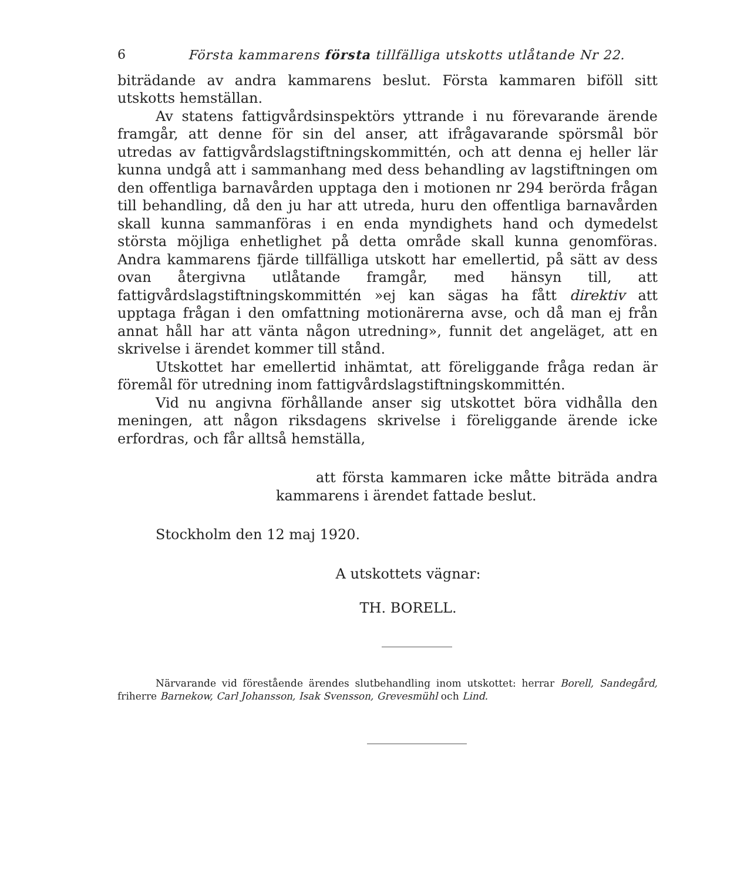6 Första kammarens första tillfälliga utskotts utlåtande Nr 22.
biträdande av andra kammarens beslut. Första kammaren biföll sitt utskotts hemställan.
Av statens fattigvårdsinspektörs yttrande i nu förevarande ärende framgår, att denne för sin del anser, att ifrågavarande spörsmål bör utredas av fattigvårdslagstiftningskommittén, och att denna ej heller lär kunna undgå att i sammanhang med dess behandling av lagstiftningen om den offentliga barnavården upptaga den i motionen nr 294 berörda frågan till behandling, då den ju har att utreda, huru den offentliga barnavården skall kunna sammanföras i en enda myndighets hand och dymedelst största möjliga enhetlighet på detta område skall kunna genomföras. Andra kammarens fjärde tillfälliga utskott har emellertid, på sätt av dess ovan återgivna utlåtande framgår, med hänsyn till, att fattigvårdslagstiftningskommittén »ej kan sägas ha fått direktiv att upptaga frågan i den omfattning motionärerna avse, och då man ej från annat håll har att vänta någon utredning», funnit det angeläget, att en skrivelse i ärendet kommer till stånd.
Utskottet har emellertid inhämtat, att föreliggande fråga redan är föremål för utredning inom fattigvårdslagstiftningskommittén.
Vid nu angivna förhållande anser sig utskottet böra vidhålla den meningen, att någon riksdagens skrivelse i föreliggande ärende icke erfordras, och får alltså hemställa,
att första kammaren icke måtte biträda andra kammarens i ärendet fattade beslut.
Stockholm den 12 maj 1920.
A utskottets vägnar:
TH. BORELL.
Närvarande vid förestående ärendes slutbehandling inom utskottet: herrar Borell, Sandegård, friherre Barnekow, Carl Johansson, Isak Svensson, Grevesmühl och Lind.